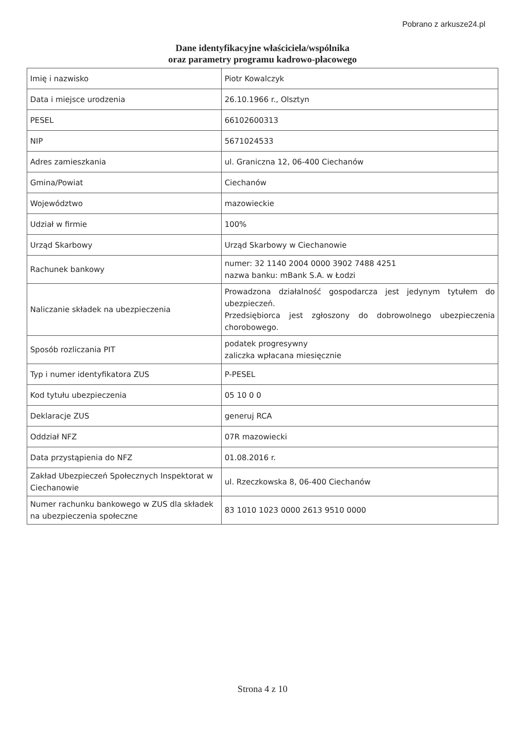Pobrano z arkusze24.pl
Dane identyfikacyjne właściciela/wspólnika
oraz parametry programu kadrowo-płacowego
| Imię i nazwisko | Piotr Kowalczyk |
| Data i miejsce urodzenia | 26.10.1966 r., Olsztyn |
| PESEL | 66102600313 |
| NIP | 5671024533 |
| Adres zamieszkania | ul. Graniczna 12, 06-400 Ciechanów |
| Gmina/Powiat | Ciechanów |
| Województwo | mazowieckie |
| Udział w firmie | 100% |
| Urząd Skarbowy | Urząd Skarbowy w Ciechanowie |
| Rachunek bankowy | numer: 32 1140 2004 0000 3902 7488 4251 nazwa banku: mBank S.A. w Łodzi |
| Naliczanie składek na ubezpieczenia | Prowadzona działalność gospodarcza jest jedynym tytułem do ubezpieczeń. Przedsiębiorca jest zgłoszony do dobrowolnego ubezpieczenia chorobowego. |
| Sposób rozliczania PIT | podatek progresywny zaliczka wpłacana miesięcznie |
| Typ i numer identyfikatora ZUS | P-PESEL |
| Kod tytułu ubezpieczenia | 05 10 0 0 |
| Deklaracje ZUS | generuj RCA |
| Oddział NFZ | 07R mazowiecki |
| Data przystąpienia do NFZ | 01.08.2016 r. |
| Zakład Ubezpieczeń Społecznych Inspektorat w Ciechanowie | ul. Rzeczkowska 8, 06-400 Ciechanów |
| Numer rachunku bankowego w ZUS dla składek na ubezpieczenia społeczne | 83 1010 1023 0000 2613 9510 0000 |
Strona 4 z 10